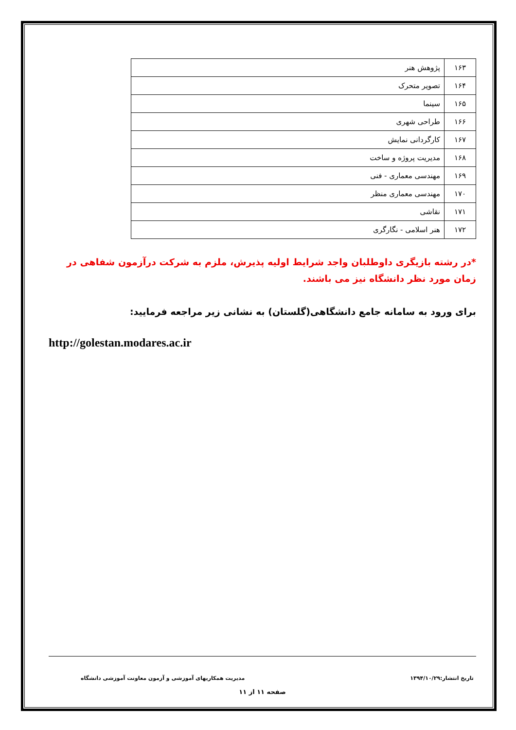| ۱۶۳ | پژوهش هنر |
| ۱۶۴ | تصویر متحرک |
| ۱۶۵ | سینما |
| ۱۶۶ | طراحی شهری |
| ۱۶۷ | کارگردانی نمایش |
| ۱۶۸ | مدیریت پروژه و ساخت |
| ۱۶۹ | مهندسی معماری - فنی |
| ۱۷۰ | مهندسی معماری منظر |
| ۱۷۱ | نقاشی |
| ۱۷۲ | هنر اسلامی - نگارگری |
*در رشته بازیگری داوطلبان واجد شرایط اولیه پذیرش، ملزم به شرکت درآزمون شفاهی در زمان مورد نظر دانشگاه نیز می باشند.
برای ورود به سامانه جامع دانشگاهی(گلستان) به نشانی زیر مراجعه فرمایید:
http://golestan.modares.ac.ir
تاریخ انتشار:۱۳۹۴/۱۰/۲۹ مدیریت همکاریهای آموزشی و آزمون معاونت آموزشی دانشگاه
صفحه ۱۱ از ۱۱